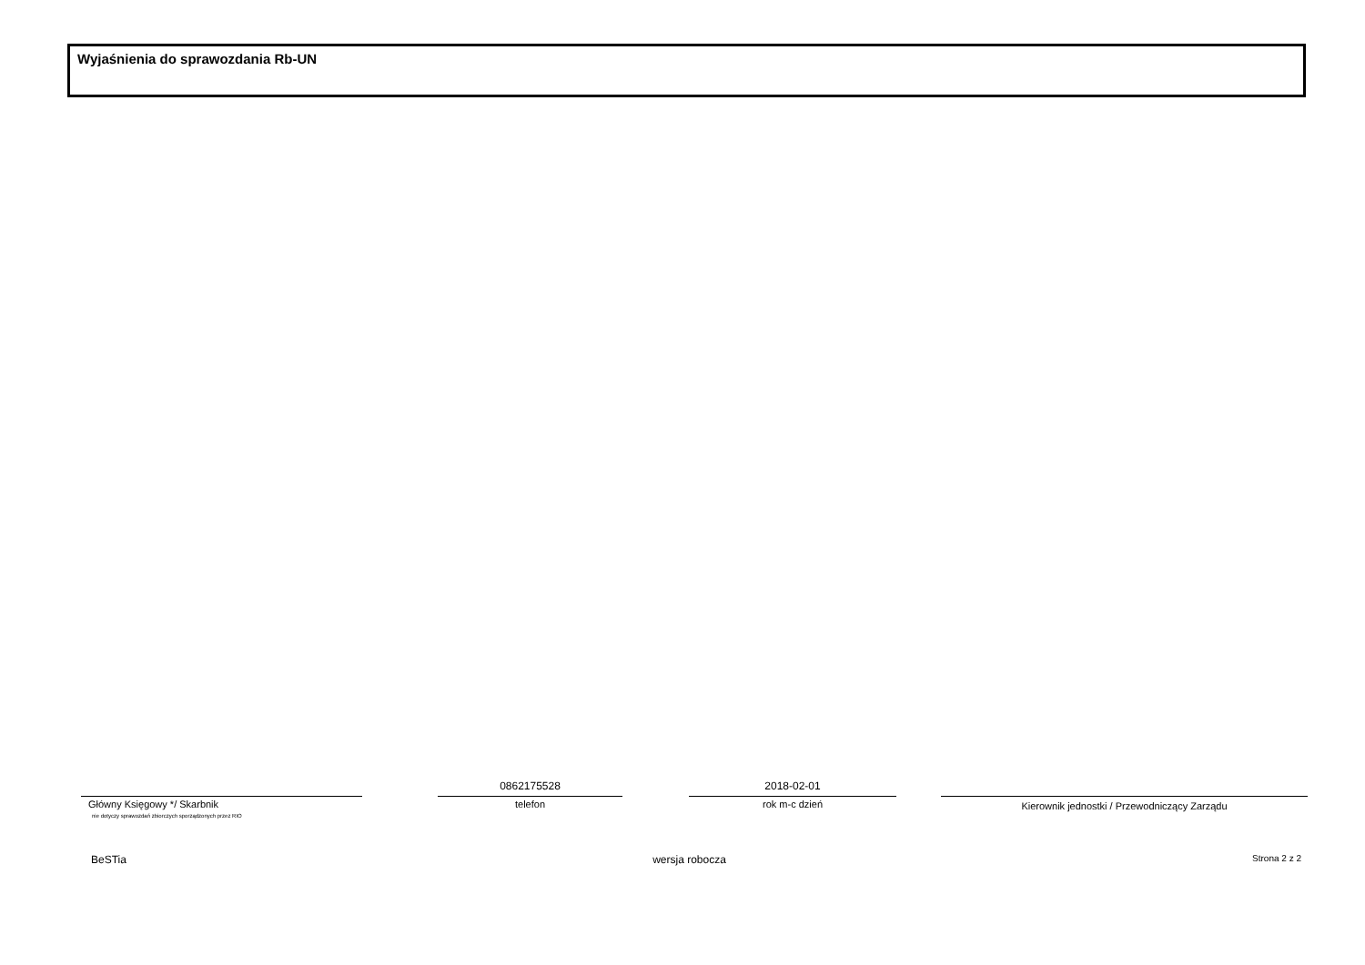Wyjaśnienia do sprawozdania Rb-UN
Główny Księgowy */ Skarbnik
nie dotyczy sprawozdań zbiorczych sporządzonych przez RIO
0862175528
telefon
2018-02-01
rok m-c dzień
Kierownik jednostki / Przewodniczący Zarządu
BeSTia wersja robocza Strona 2 z 2